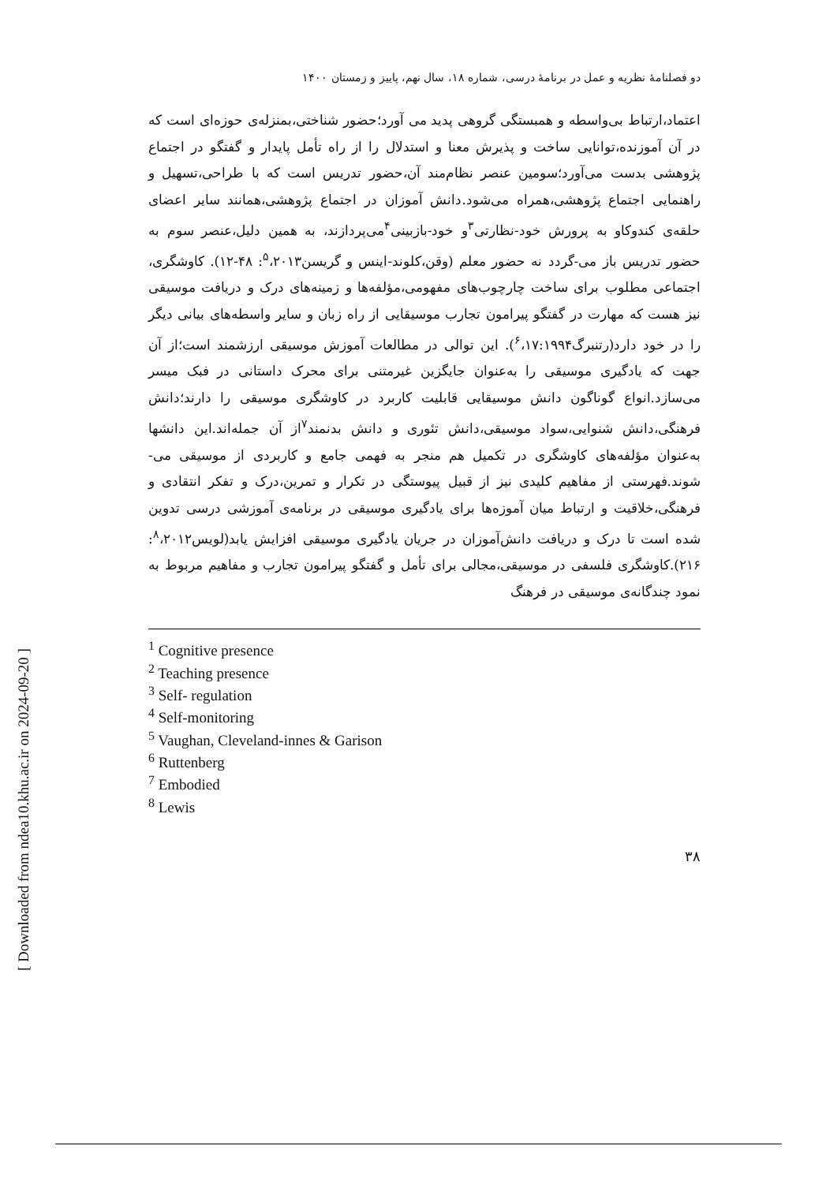[ Downloaded from ndea10.khu.ac.ir on 2024-09-20 ]
دو فصلنامۀ نظریه و عمل در برنامۀ درسی، شماره ۱۸، سال نهم، پاییز و زمستان ۱۴۰۰
اعتماد،ارتباط بی‌واسطه و همبستگی گروهی پدید می آورد؛حضور شناختی،بمنزله‌ی حوزه‌ای است که در آن آموزنده،توانایی ساخت و پذیرش معنا و استدلال را از راه تأمل پایدار و گفتگو در اجتماع پژوهشی بدست می‌آورد؛سومین عنصر نظام‌مند آن،حضور تدریس است که با طراحی،تسهیل و راهنمایی اجتماع پژوهشی،همراه می‌شود.دانش آموزان در اجتماع پژوهشی،همانند سایر اعضای حلقه‌ی کندوکاو به پرورش خود-نظارتی<sup>۳</sup>و خود-بازبینی<sup>۴</sup>می‌پردازند، به همین دلیل،عنصر سوم به حضور تدریس باز می-گردد نه حضور معلم (وقن،کلوند-اینس و گریسن<sup>۵</sup>،۲۰۱۳: ۴۸-۱۲). کاوشگری، اجتماعی مطلوب برای ساخت چارچوب‌های مفهومی،مؤلفه‌ها و زمینه‌های درک و دریافت موسیقی نیز هست که مهارت در گفتگو پیرامون تجارب موسیقایی از راه زبان و سایر واسطه‌های بیانی دیگر را در خود دارد(رتنبرگ<sup>۶</sup>،۱۷:۱۹۹۴). این توالی در مطالعات آموزش موسیقی ارزشمند است؛از آن جهت که یادگیری موسیقی را به‌عنوان جایگزین غیرمتنی برای محرک داستانی در فبک میسر می‌سازد.انواع گوناگون دانش موسیقایی قابلیت کاربرد در کاوشگری موسیقی را دارند؛دانش فرهنگی،دانش شنوایی،سواد موسیقی،دانش تئوری و دانش بدنمند<sup>۷</sup>از آن جمله‌اند.این دانشها به‌عنوان مؤلفه‌های کاوشگری در تکمیل هم منجر به فهمی جامع و کاربردی از موسیقی می-شوند.فهرستی از مفاهیم کلیدی نیز از قبیل پیوستگی در تکرار و تمرین،درک و تفکر انتقادی و فرهنگی،خلاقیت و ارتباط میان آموزه‌ها برای یادگیری موسیقی در برنامه‌ی آموزشی درسی تدوین شده است تا درک و دریافت دانش‌آموزان در جریان یادگیری موسیقی افزایش یابد(لویس<sup>۸</sup>،۲۰۱۲: ۲۱۶).کاوشگری فلسفی در موسیقی،مجالی برای تأمل و گفتگو پیرامون تجارب و مفاهیم مربوط به نمود چندگانه‌ی موسیقی در فرهنگ
<sup>1</sup> Cognitive presence
<sup>2</sup> Teaching presence
<sup>3</sup> Self- regulation
<sup>4</sup> Self-monitoring
<sup>5</sup> Vaughan, Cleveland-innes & Garison
<sup>6</sup> Ruttenberg
<sup>7</sup> Embodied
<sup>8</sup> Lewis
۳۸